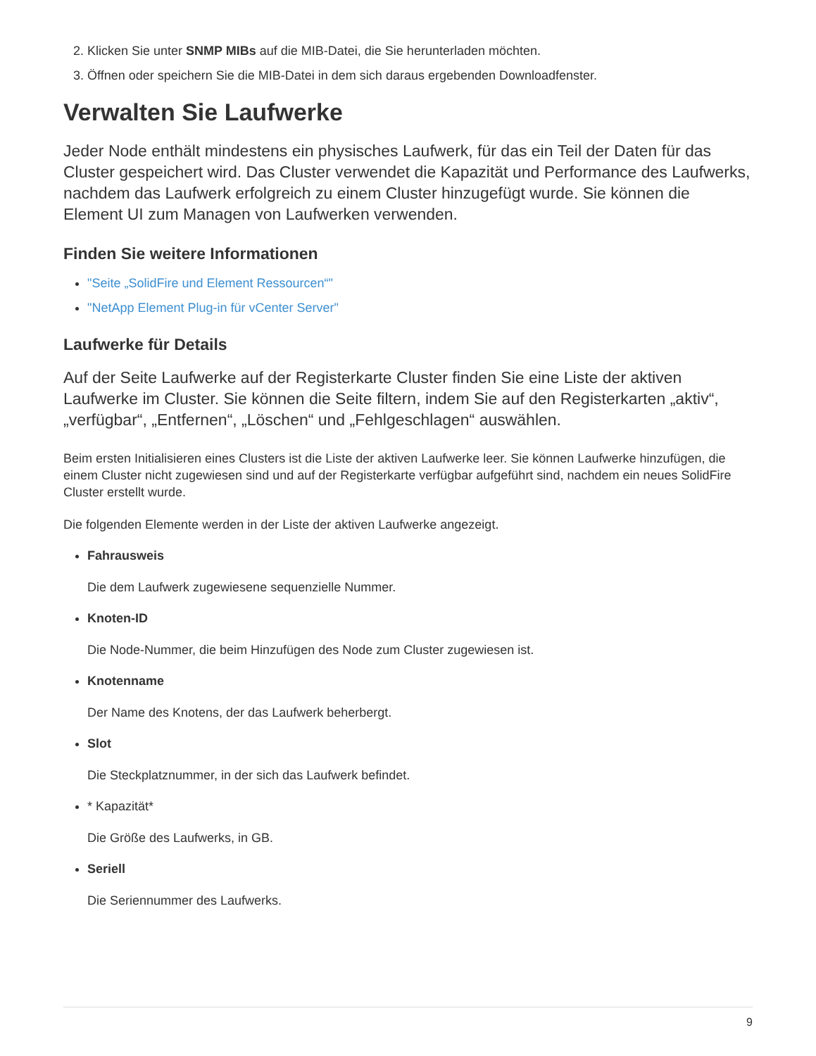2. Klicken Sie unter SNMP MIBs auf die MIB-Datei, die Sie herunterladen möchten.
3. Öffnen oder speichern Sie die MIB-Datei in dem sich daraus ergebenden Downloadfenster.
Verwalten Sie Laufwerke
Jeder Node enthält mindestens ein physisches Laufwerk, für das ein Teil der Daten für das Cluster gespeichert wird. Das Cluster verwendet die Kapazität und Performance des Laufwerks, nachdem das Laufwerk erfolgreich zu einem Cluster hinzugefügt wurde. Sie können die Element UI zum Managen von Laufwerken verwenden.
Finden Sie weitere Informationen
"Seite „SolidFire und Element Ressourcen“"
"NetApp Element Plug-in für vCenter Server"
Laufwerke für Details
Auf der Seite Laufwerke auf der Registerkarte Cluster finden Sie eine Liste der aktiven Laufwerke im Cluster. Sie können die Seite filtern, indem Sie auf den Registerkarten „aktiv“, „verfügbar“, „Entfernen“, „Löschen“ und „Fehlgeschlagen“ auswählen.
Beim ersten Initialisieren eines Clusters ist die Liste der aktiven Laufwerke leer. Sie können Laufwerke hinzufügen, die einem Cluster nicht zugewiesen sind und auf der Registerkarte verfügbar aufgeführt sind, nachdem ein neues SolidFire Cluster erstellt wurde.
Die folgenden Elemente werden in der Liste der aktiven Laufwerke angezeigt.
Fahrausweis
Die dem Laufwerk zugewiesene sequenzielle Nummer.
Knoten-ID
Die Node-Nummer, die beim Hinzufügen des Node zum Cluster zugewiesen ist.
Knotenname
Der Name des Knotens, der das Laufwerk beherbergt.
Slot
Die Steckplatznummer, in der sich das Laufwerk befindet.
* Kapazität*
Die Größe des Laufwerks, in GB.
Seriell
Die Seriennummer des Laufwerks.
9